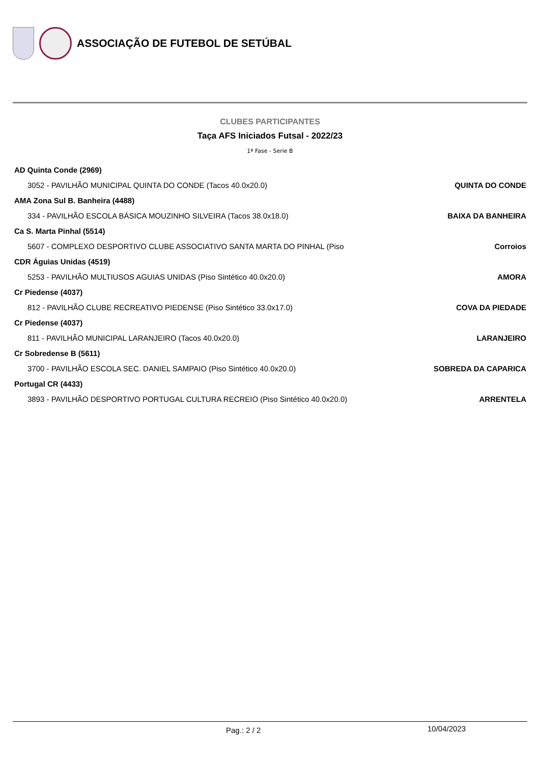ASSOCIAÇÃO DE FUTEBOL DE SETÚBAL
CLUBES PARTICIPANTES
Taça AFS Iniciados Futsal - 2022/23
1ª Fase - Serie B
| AD Quinta Conde (2969) | |
| 3052 - PAVILHÃO MUNICIPAL QUINTA DO CONDE (Tacos 40.0x20.0) | QUINTA DO CONDE |
| AMA Zona Sul B. Banheira (4488) | |
| 334 - PAVILHÃO ESCOLA BÁSICA MOUZINHO SILVEIRA (Tacos 38.0x18.0) | BAIXA DA BANHEIRA |
| Ca S. Marta Pinhal (5514) | |
| 5607 - COMPLEXO DESPORTIVO CLUBE ASSOCIATIVO SANTA MARTA DO PINHAL (Piso | Corroios |
| CDR Águias Unidas (4519) | |
| 5253 - PAVILHÃO MULTIUSOS AGUIAS UNIDAS (Piso Sintético 40.0x20.0) | AMORA |
| Cr Piedense (4037) | |
| 812 - PAVILHÃO CLUBE RECREATIVO PIEDENSE (Piso Sintético 33.0x17.0) | COVA DA PIEDADE |
| Cr Piedense (4037) | |
| 811 - PAVILHÃO MUNICIPAL LARANJEIRO (Tacos 40.0x20.0) | LARANJEIRO |
| Cr Sobredense B (5611) | |
| 3700 - PAVILHÃO ESCOLA SEC. DANIEL SAMPAIO (Piso Sintético 40.0x20.0) | SOBREDA DA CAPARICA |
| Portugal CR (4433) | |
| 3893 - PAVILHÃO DESPORTIVO PORTUGAL CULTURA RECREIO (Piso Sintético 40.0x20.0) | ARRENTELA |
Pag.: 2 / 2 10/04/2023